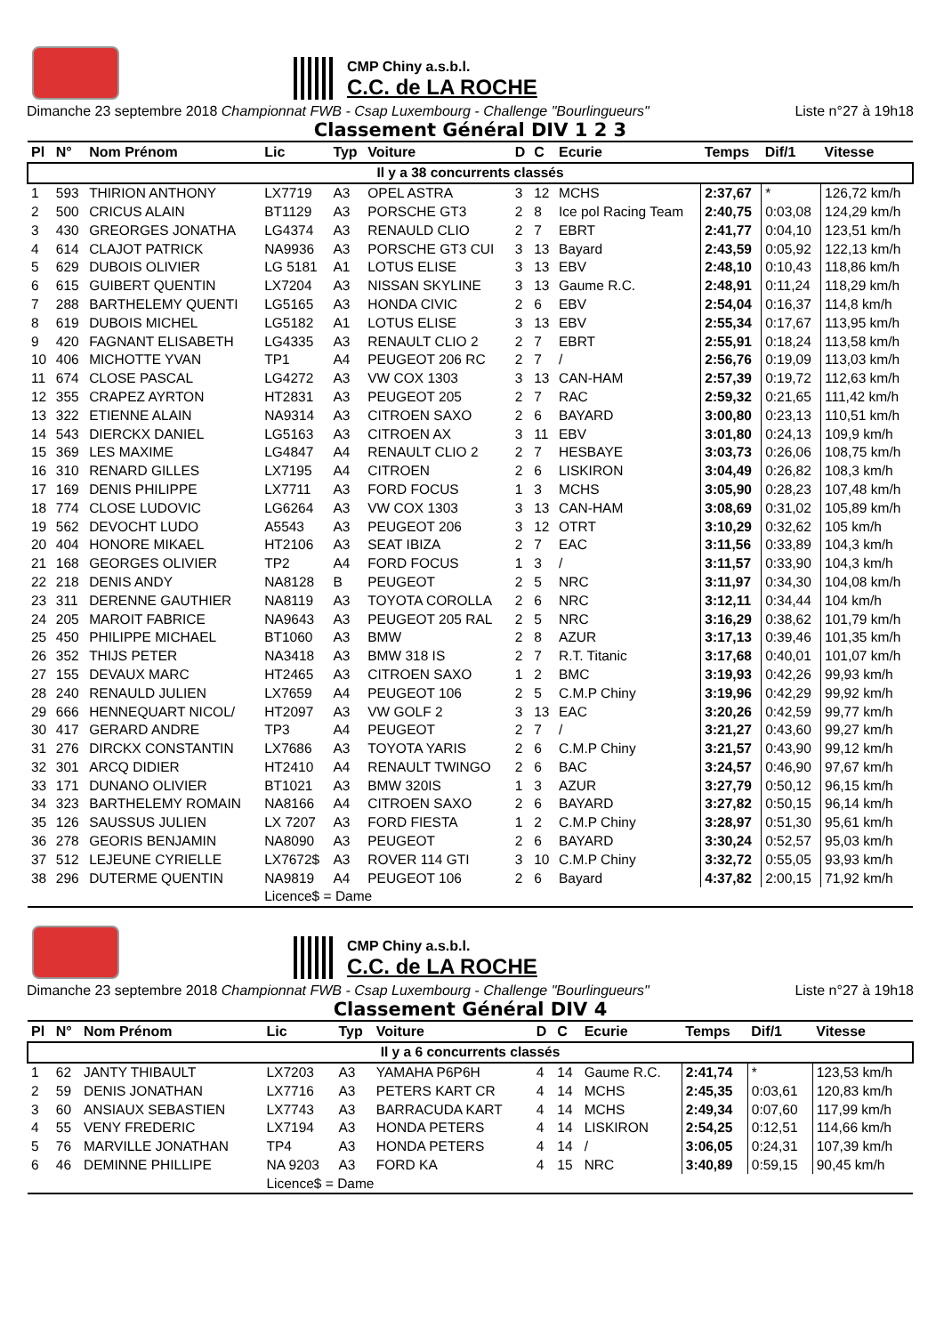CMP Chiny a.s.b.l.
C.C. de LA ROCHE
Dimanche 23 septembre 2018 Championnat FWB - Csap Luxembourg - Challenge "Bourlingueurs" Liste n°27 à 19h18
Classement Général DIV 1 2 3
| Pl | N° | Nom Prénom | Lic | Typ | Voiture | D | C | Ecurie | Temps | Dif/1 | Vitesse |
| --- | --- | --- | --- | --- | --- | --- | --- | --- | --- | --- | --- |
| Il y a 38 concurrents classés | | | | | | | | | | | |
| 1 | 593 | THIRION ANTHONY | LX7719 | A3 | OPEL ASTRA | 3 | 12 | MCHS | 2:37,67 | * | 126,72 km/h |
| 2 | 500 | CRICUS ALAIN | BT1129 | A3 | PORSCHE GT3 | 2 | 8 | Ice pol Racing Team | 2:40,75 | 0:03,08 | 124,29 km/h |
| 3 | 430 | GREORGES JONATHA | LG4374 | A3 | RENAULD CLIO | 2 | 7 | EBRT | 2:41,77 | 0:04,10 | 123,51 km/h |
| 4 | 614 | CLAJOT PATRICK | NA9936 | A3 | PORSCHE GT3 CUI | 3 | 13 | Bayard | 2:43,59 | 0:05,92 | 122,13 km/h |
| 5 | 629 | DUBOIS OLIVIER | LG 5181 | A1 | LOTUS ELISE | 3 | 13 | EBV | 2:48,10 | 0:10,43 | 118,86 km/h |
| 6 | 615 | GUIBERT QUENTIN | LX7204 | A3 | NISSAN SKYLINE | 3 | 13 | Gaume R.C. | 2:48,91 | 0:11,24 | 118,29 km/h |
| 7 | 288 | BARTHELEMY QUENTI | LG5165 | A3 | HONDA CIVIC | 2 | 6 | EBV | 2:54,04 | 0:16,37 | 114,8 km/h |
| 8 | 619 | DUBOIS MICHEL | LG5182 | A1 | LOTUS ELISE | 3 | 13 | EBV | 2:55,34 | 0:17,67 | 113,95 km/h |
| 9 | 420 | FAGNANT ELISABETH | LG4335 | A3 | RENAULT CLIO 2 | 2 | 7 | EBRT | 2:55,91 | 0:18,24 | 113,58 km/h |
| 10 | 406 | MICHOTTE YVAN | TP1 | A4 | PEUGEOT 206 RC | 2 | 7 | / | 2:56,76 | 0:19,09 | 113,03 km/h |
| 11 | 674 | CLOSE PASCAL | LG4272 | A3 | VW COX 1303 | 3 | 13 | CAN-HAM | 2:57,39 | 0:19,72 | 112,63 km/h |
| 12 | 355 | CRAPEZ AYRTON | HT2831 | A3 | PEUGEOT 205 | 2 | 7 | RAC | 2:59,32 | 0:21,65 | 111,42 km/h |
| 13 | 322 | ETIENNE ALAIN | NA9314 | A3 | CITROEN SAXO | 2 | 6 | BAYARD | 3:00,80 | 0:23,13 | 110,51 km/h |
| 14 | 543 | DIERCKX DANIEL | LG5163 | A3 | CITROEN AX | 3 | 11 | EBV | 3:01,80 | 0:24,13 | 109,9 km/h |
| 15 | 369 | LES MAXIME | LG4847 | A4 | RENAULT CLIO 2 | 2 | 7 | HESBAYE | 3:03,73 | 0:26,06 | 108,75 km/h |
| 16 | 310 | RENARD GILLES | LX7195 | A4 | CITROEN | 2 | 6 | LISKIRON | 3:04,49 | 0:26,82 | 108,3 km/h |
| 17 | 169 | DENIS PHILIPPE | LX7711 | A3 | FORD FOCUS | 1 | 3 | MCHS | 3:05,90 | 0:28,23 | 107,48 km/h |
| 18 | 774 | CLOSE LUDOVIC | LG6264 | A3 | VW COX 1303 | 3 | 13 | CAN-HAM | 3:08,69 | 0:31,02 | 105,89 km/h |
| 19 | 562 | DEVOCHT LUDO | A5543 | A3 | PEUGEOT 206 | 3 | 12 | OTRT | 3:10,29 | 0:32,62 | 105 km/h |
| 20 | 404 | HONORE MIKAEL | HT2106 | A3 | SEAT IBIZA | 2 | 7 | EAC | 3:11,56 | 0:33,89 | 104,3 km/h |
| 21 | 168 | GEORGES OLIVIER | TP2 | A4 | FORD FOCUS | 1 | 3 | / | 3:11,57 | 0:33,90 | 104,3 km/h |
| 22 | 218 | DENIS ANDY | NA8128 | B | PEUGEOT | 2 | 5 | NRC | 3:11,97 | 0:34,30 | 104,08 km/h |
| 23 | 311 | DERENNE GAUTHIER | NA8119 | A3 | TOYOTA COROLLA | 2 | 6 | NRC | 3:12,11 | 0:34,44 | 104 km/h |
| 24 | 205 | MAROIT FABRICE | NA9643 | A3 | PEUGEOT 205 RAL | 2 | 5 | NRC | 3:16,29 | 0:38,62 | 101,79 km/h |
| 25 | 450 | PHILIPPE MICHAEL | BT1060 | A3 | BMW | 2 | 8 | AZUR | 3:17,13 | 0:39,46 | 101,35 km/h |
| 26 | 352 | THIJS PETER | NA3418 | A3 | BMW 318 IS | 2 | 7 | R.T. Titanic | 3:17,68 | 0:40,01 | 101,07 km/h |
| 27 | 155 | DEVAUX MARC | HT2465 | A3 | CITROEN SAXO | 1 | 2 | BMC | 3:19,93 | 0:42,26 | 99,93 km/h |
| 28 | 240 | RENAULD JULIEN | LX7659 | A4 | PEUGEOT 106 | 2 | 5 | C.M.P Chiny | 3:19,96 | 0:42,29 | 99,92 km/h |
| 29 | 666 | HENNEQUART NICOL/ | HT2097 | A3 | VW GOLF 2 | 3 | 13 | EAC | 3:20,26 | 0:42,59 | 99,77 km/h |
| 30 | 417 | GERARD ANDRE | TP3 | A4 | PEUGEOT | 2 | 7 | / | 3:21,27 | 0:43,60 | 99,27 km/h |
| 31 | 276 | DIRCKX CONSTANTIN | LX7686 | A3 | TOYOTA YARIS | 2 | 6 | C.M.P Chiny | 3:21,57 | 0:43,90 | 99,12 km/h |
| 32 | 301 | ARCQ DIDIER | HT2410 | A4 | RENAULT TWINGO | 2 | 6 | BAC | 3:24,57 | 0:46,90 | 97,67 km/h |
| 33 | 171 | DUNANO OLIVIER | BT1021 | A3 | BMW 320IS | 1 | 3 | AZUR | 3:27,79 | 0:50,12 | 96,15 km/h |
| 34 | 323 | BARTHELEMY ROMAIN | NA8166 | A4 | CITROEN SAXO | 2 | 6 | BAYARD | 3:27,82 | 0:50,15 | 96,14 km/h |
| 35 | 126 | SAUSSUS JULIEN | LX 7207 | A3 | FORD FIESTA | 1 | 2 | C.M.P Chiny | 3:28,97 | 0:51,30 | 95,61 km/h |
| 36 | 278 | GEORIS BENJAMIN | NA8090 | A3 | PEUGEOT | 2 | 6 | BAYARD | 3:30,24 | 0:52,57 | 95,03 km/h |
| 37 | 512 | LEJEUNE CYRIELLE | LX7672$ | A3 | ROVER 114 GTI | 3 | 10 | C.M.P Chiny | 3:32,72 | 0:55,05 | 93,93 km/h |
| 38 | 296 | DUTERME QUENTIN | NA9819 | A4 | PEUGEOT 106 | 2 | 6 | Bayard | 4:37,82 | 2:00,15 | 71,92 km/h |
| | | | Licence$ = Dame | | | | | | | | |
CMP Chiny a.s.b.l.
C.C. de LA ROCHE
Dimanche 23 septembre 2018 Championnat FWB - Csap Luxembourg - Challenge "Bourlingueurs" Liste n°27 à 19h18
Classement Général DIV 4
| Pl | N° | Nom Prénom | Lic | Typ | Voiture | D | C | Ecurie | Temps | Dif/1 | Vitesse |
| --- | --- | --- | --- | --- | --- | --- | --- | --- | --- | --- | --- |
| Il y a 6 concurrents classés | | | | | | | | | | | |
| 1 | 62 | JANTY THIBAULT | LX7203 | A3 | YAMAHA P6P6H | 4 | 14 | Gaume R.C. | 2:41,74 | * | 123,53 km/h |
| 2 | 59 | DENIS JONATHAN | LX7716 | A3 | PETERS KART CR | 4 | 14 | MCHS | 2:45,35 | 0:03,61 | 120,83 km/h |
| 3 | 60 | ANSIAUX SEBASTIEN | LX7743 | A3 | BARRACUDA KART | 4 | 14 | MCHS | 2:49,34 | 0:07,60 | 117,99 km/h |
| 4 | 55 | VENY FREDERIC | LX7194 | A3 | HONDA PETERS | 4 | 14 | LISKIRON | 2:54,25 | 0:12,51 | 114,66 km/h |
| 5 | 76 | MARVILLE JONATHAN | TP4 | A3 | HONDA PETERS | 4 | 14 | / | 3:06,05 | 0:24,31 | 107,39 km/h |
| 6 | 46 | DEMINNE PHILLIPE | NA 9203 | A3 | FORD KA | 4 | 15 | NRC | 3:40,89 | 0:59,15 | 90,45 km/h |
| | | | Licence$ = Dame | | | | | | | | |